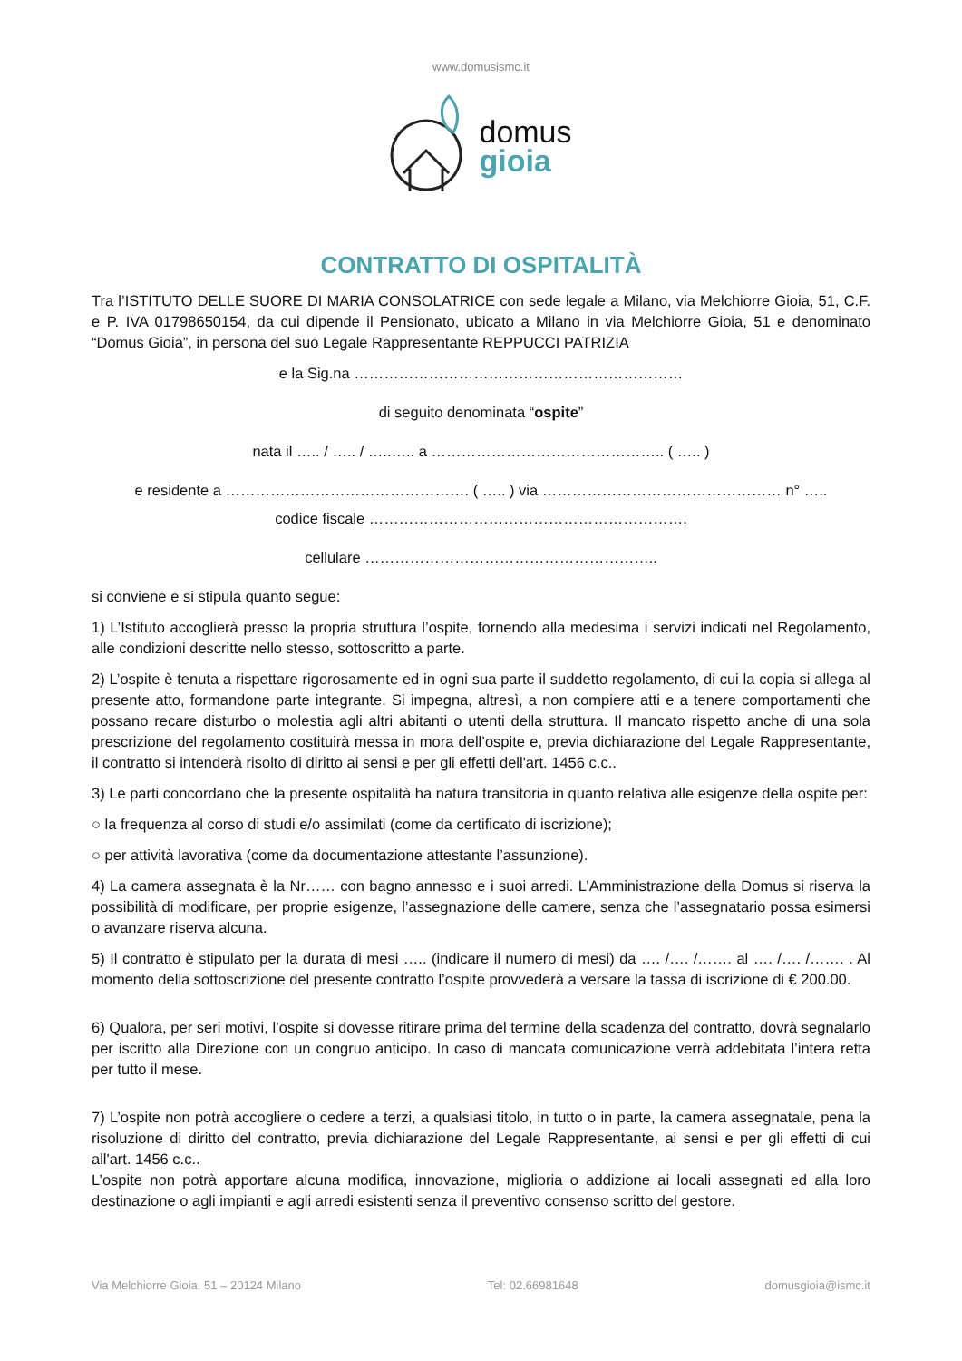www.domusismc.it
domus
gioia
CONTRATTO DI OSPITALITÀ
Tra l’ISTITUTO DELLE SUORE DI MARIA CONSOLATRICE con sede legale a Milano, via Melchiorre Gioia, 51, C.F. e P. IVA 01798650154, da cui dipende il Pensionato, ubicato a Milano in via Melchiorre Gioia, 51 e denominato “Domus Gioia”, in persona del suo Legale Rappresentante REPPUCCI PATRIZIA
e la Sig.na …………………………………………………………
di seguito denominata “ospite”
nata il ….. / ….. / …..….. a ……………………………………….. ( ….. )
e residente a …………………………………………. ( ….. ) via ………………………………………… n° …..
codice fiscale ……………………………………………………….
cellulare …………………………………………………..
si conviene e si stipula quanto segue:
1) L’Istituto accoglierà presso la propria struttura l’ospite, fornendo alla medesima i servizi indicati nel Regolamento, alle condizioni descritte nello stesso, sottoscritto a parte.
2) L’ospite è tenuta a rispettare rigorosamente ed in ogni sua parte il suddetto regolamento, di cui la copia si allega al presente atto, formandone parte integrante. Si impegna, altresì, a non compiere atti e a tenere comportamenti che possano recare disturbo o molestia agli altri abitanti o utenti della struttura. Il mancato rispetto anche di una sola prescrizione del regolamento costituirà messa in mora dell’ospite e, previa dichiarazione del Legale Rappresentante, il contratto si intenderà risolto di diritto ai sensi e per gli effetti dell'art. 1456 c.c..
3) Le parti concordano che la presente ospitalità ha natura transitoria in quanto relativa alle esigenze della ospite per:
○ la frequenza al corso di studi e/o assimilati (come da certificato di iscrizione);
○ per attività lavorativa (come da documentazione attestante l’assunzione).
4) La camera assegnata è la Nr…… con bagno annesso e i suoi arredi. L’Amministrazione della Domus si riserva la possibilità di modificare, per proprie esigenze, l’assegnazione delle camere, senza che l’assegnatario possa esimersi o avanzare riserva alcuna.
5) Il contratto è stipulato per la durata di mesi ….. (indicare il numero di mesi) da …. /…. /……. al …. /…. /……. . Al momento della sottoscrizione del presente contratto l’ospite provvederà a versare la tassa di iscrizione di € 200.00.
6) Qualora, per seri motivi, l’ospite si dovesse ritirare prima del termine della scadenza del contratto, dovrà segnalarlo per iscritto alla Direzione con un congruo anticipo. In caso di mancata comunicazione verrà addebitata l’intera retta per tutto il mese.
7) L’ospite non potrà accogliere o cedere a terzi, a qualsiasi titolo, in tutto o in parte, la camera assegnatale, pena la risoluzione di diritto del contratto, previa dichiarazione del Legale Rappresentante, ai sensi e per gli effetti di cui all'art. 1456 c.c..
L’ospite non potrà apportare alcuna modifica, innovazione, miglioria o addizione ai locali assegnati ed alla loro destinazione o agli impianti e agli arredi esistenti senza il preventivo consenso scritto del gestore.
Via Melchiorre Gioia, 51 – 20124 Milano Tel: 02.66981648 domusgioia@ismc.it